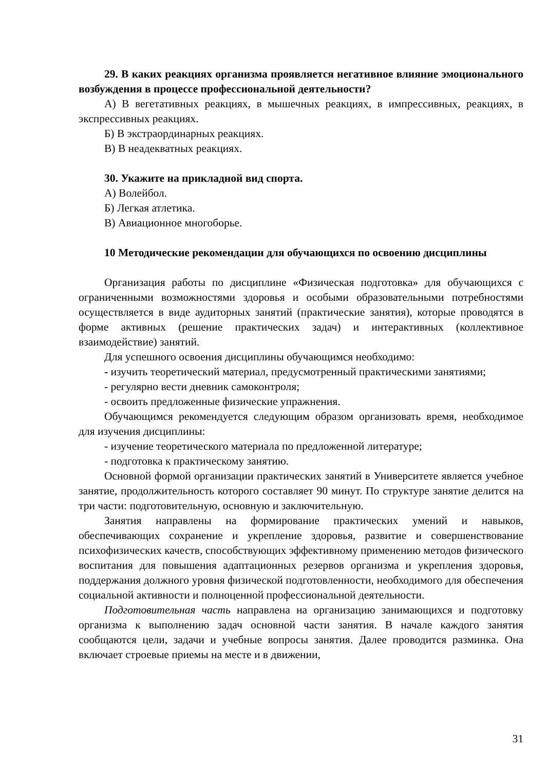29. В каких реакциях организма проявляется негативное влияние эмоционального возбуждения в процессе профессиональной деятельности?
А) В вегетативных реакциях, в мышечных реакциях, в импрессивных, реакциях, в экспрессивных реакциях.
Б) В экстраординарных реакциях.
В) В неадекватных реакциях.
30. Укажите на прикладной вид спорта.
А) Волейбол.
Б) Легкая атлетика.
В) Авиационное многоборье.
10 Методические рекомендации для обучающихся по освоению дисциплины
Организация работы по дисциплине «Физическая подготовка» для обучающихся с ограниченными возможностями здоровья и особыми образовательными потребностями осуществляется в виде аудиторных занятий (практические занятия), которые проводятся в форме активных (решение практических задач) и интерактивных (коллективное взаимодействие) занятий.
Для успешного освоения дисциплины обучающимся необходимо:
- изучить теоретический материал, предусмотренный практическими занятиями;
- регулярно вести дневник самоконтроля;
- освоить предложенные физические упражнения.
Обучающимся рекомендуется следующим образом организовать время, необходимое для изучения дисциплины:
- изучение теоретического материала по предложенной литературе;
- подготовка к практическому занятию.
Основной формой организации практических занятий в Университете является учебное занятие, продолжительность которого составляет 90 минут. По структуре занятие делится на три части: подготовительную, основную и заключительную.
Занятия направлены на формирование практических умений и навыков, обеспечивающих сохранение и укрепление здоровья, развитие и совершенствование психофизических качеств, способствующих эффективному применению методов физического воспитания для повышения адаптационных резервов организма и укрепления здоровья, поддержания должного уровня физической подготовленности, необходимого для обеспечения социальной активности и полноценной профессиональной деятельности.
Подготовительная часть направлена на организацию занимающихся и подготовку организма к выполнению задач основной части занятия. В начале каждого занятия сообщаются цели, задачи и учебные вопросы занятия. Далее проводится разминка. Она включает строевые приемы на месте и в движении,
31